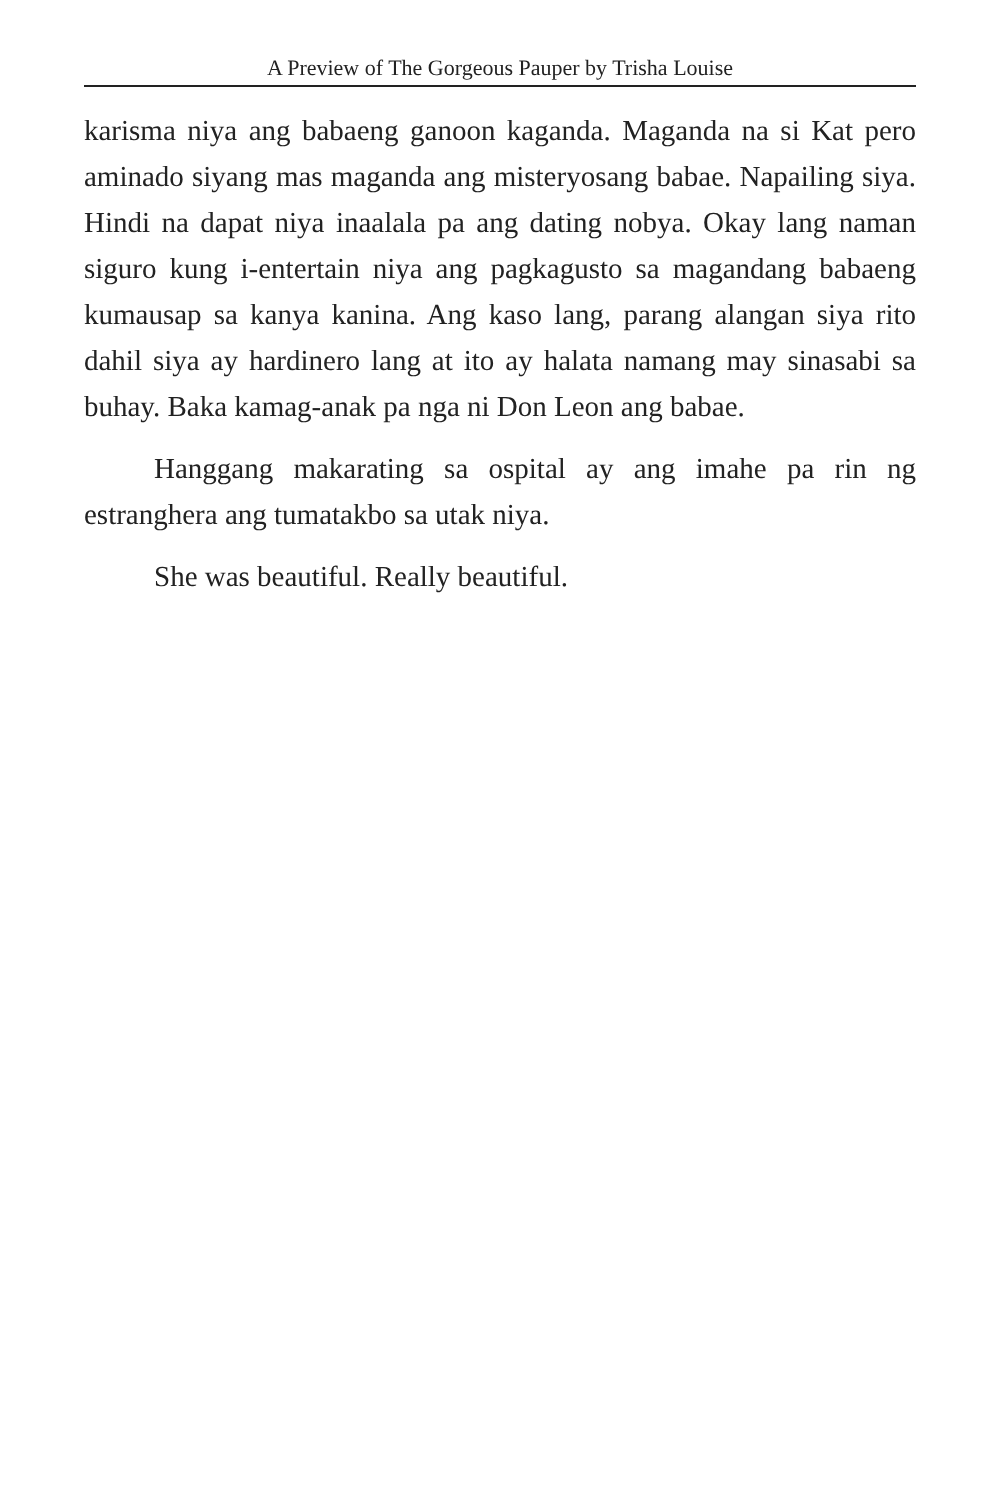A Preview of The Gorgeous Pauper by Trisha Louise
karisma niya ang babaeng ganoon kaganda. Maganda na si Kat pero aminado siyang mas maganda ang misteryosang babae. Napailing siya. Hindi na dapat niya inaalala pa ang dating nobya. Okay lang naman siguro kung i-entertain niya ang pagkagusto sa magandang babaeng kumausap sa kanya kanina. Ang kaso lang, parang alangan siya rito dahil siya ay hardinero lang at ito ay halata namang may sinasabi sa buhay. Baka kamag-anak pa nga ni Don Leon ang babae.
Hanggang makarating sa ospital ay ang imahe pa rin ng estranghera ang tumatakbo sa utak niya.
She was beautiful. Really beautiful.